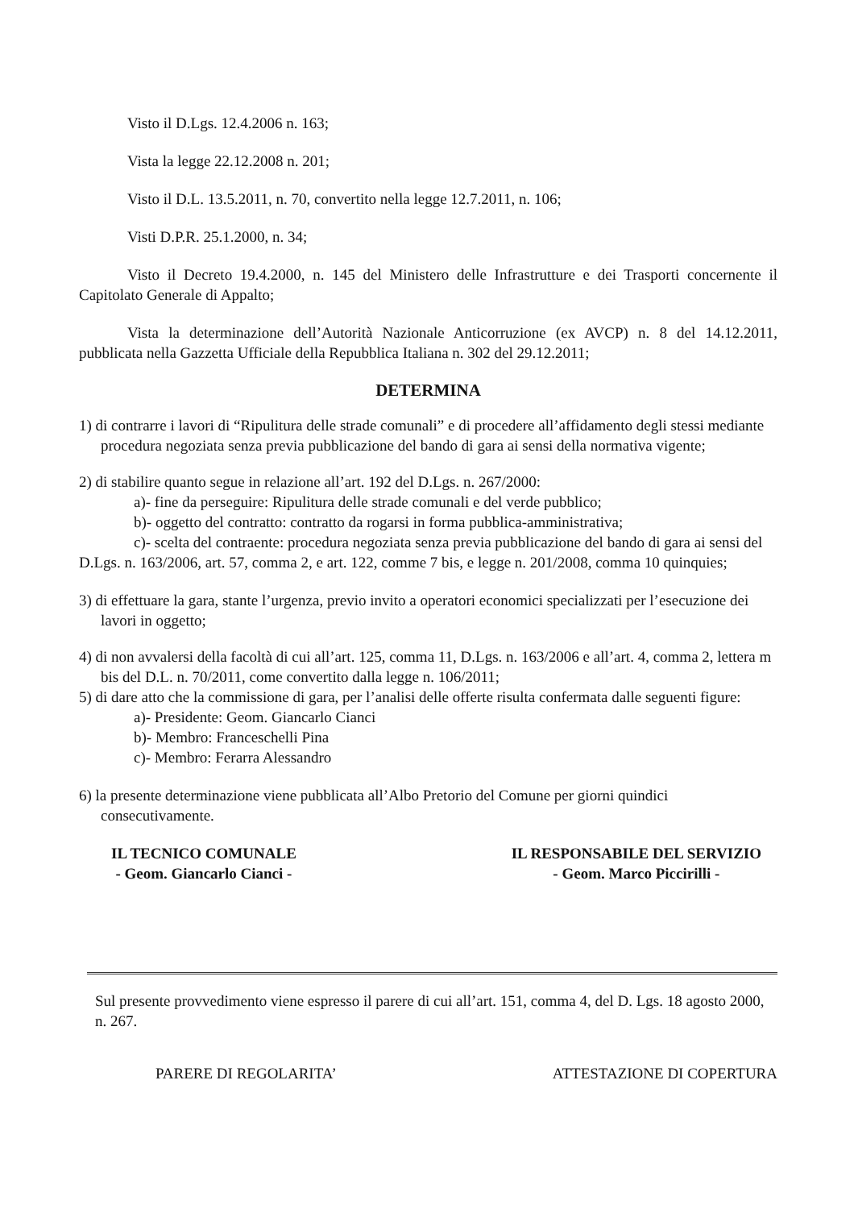Visto il D.Lgs. 12.4.2006 n. 163;
Vista la legge 22.12.2008 n. 201;
Visto il D.L. 13.5.2011, n. 70, convertito nella legge 12.7.2011, n. 106;
Visti D.P.R. 25.1.2000, n. 34;
Visto il Decreto 19.4.2000, n. 145 del Ministero delle Infrastrutture e dei Trasporti concernente il Capitolato Generale di Appalto;
Vista la determinazione dell’Autorità Nazionale Anticorruzione (ex AVCP) n. 8 del 14.12.2011, pubblicata nella Gazzetta Ufficiale della Repubblica Italiana n. 302 del 29.12.2011;
DETERMINA
1) di contrarre i lavori di “Ripulitura delle strade comunali” e di procedere all’affidamento degli stessi mediante procedura negoziata senza previa pubblicazione del bando di gara ai sensi della normativa vigente;
2) di stabilire quanto segue in relazione all’art. 192 del D.Lgs. n. 267/2000:
a)- fine da perseguire: Ripulitura delle strade comunali e del verde pubblico;
b)- oggetto del contratto: contratto da rogarsi in forma pubblica-amministrativa;
c)- scelta del contraente: procedura negoziata senza previa pubblicazione del bando di gara ai sensi del D.Lgs. n. 163/2006, art. 57, comma 2, e art. 122, comme 7 bis, e legge n. 201/2008, comma 10 quinquies;
3) di effettuare la gara, stante l’urgenza, previo invito a operatori economici specializzati per l’esecuzione dei lavori in oggetto;
4) di non avvalersi della facoltà di cui all’art. 125, comma 11, D.Lgs. n. 163/2006 e all’art. 4, comma 2, lettera m bis del D.L. n. 70/2011, come convertito dalla legge n. 106/2011;
5) di dare atto che la commissione di gara, per l’analisi delle offerte risulta confermata dalle seguenti figure:
a)- Presidente: Geom. Giancarlo Cianci
b)- Membro: Franceschelli Pina
c)- Membro: Ferarra Alessandro
6) la presente determinazione viene pubblicata all’Albo Pretorio del Comune per giorni quindici consecutivamente.
IL TECNICO COMUNALE
- Geom. Giancarlo Cianci -
IL RESPONSABILE DEL SERVIZIO
- Geom. Marco Piccirilli -
Sul presente provvedimento viene espresso il parere di cui all’art. 151, comma 4, del D. Lgs. 18 agosto 2000, n. 267.
PARERE DI REGOLARITA’ ATTESTAZIONE DI COPERTURA